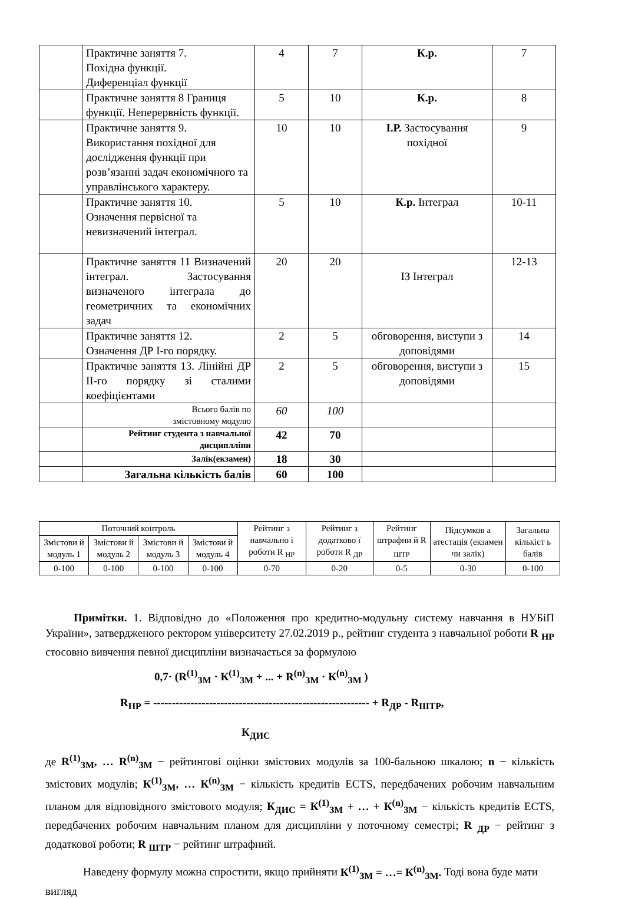| | Практичне заняття 7. Похідна функції. Диференціал функції | 4 | 7 | К.р. | 7 |
| | Практичне заняття 8 Границя функції. Неперервність функції. | 5 | 10 | К.р. | 8 |
| | Практичне заняття 9. Використання похідної для дослідження функції при розв’язанні задач економічного та управлінського характеру. | 10 | 10 | І.Р. Застосування похідної | 9 |
| | Практичне заняття 10. Означення первісної та невизначений інтеграл. | 5 | 10 | К.р. Інтеграл | 10-11 |
| | Практичне заняття 11 Визначений інтеграл. Застосування визначеного інтеграла до геометричних та економічних задач | 20 | 20 | ІЗ Інтеграл | 12-13 |
| | Практичне заняття 12. Означення ДР І-го порядку. | 2 | 5 | обговорення, виступи з доповідями | 14 |
| | Практичне заняття 13. Лінійні ДР ІІ-го порядку зі сталими коефіцієнтами | 2 | 5 | обговорення, виступи з доповідями | 15 |
| | Всього балів по змістовному модулю | 60 | 100 | | |
| | Рейтинг студента з навчальної дисциплліни | 42 | 70 | | |
| | Залік(екзамен) | 18 | 30 | | |
| | Загальна кількість балів | 60 | 100 | | |
| Поточний контроль | | | | Рейтинг з навчально ї роботи R <sub>НР</sub> | Рейтинг з додатково ї роботи R <sub>ДР</sub> | Рейтинг штрафни й R <sub>ШТР</sub> | Підсумков а атестація (екзамен чи залік) | Загальна кількіст ь балів |
| --- | --- | --- | --- | --- | --- | --- | --- | --- |
| Змістови й модуль 1 | Змістови й модуль 2 | Змістови й модуль 3 | Змістови й модуль 4 | | | | | |
| 0-100 | 0-100 | 0-100 | 0-100 | 0-70 | 0-20 | 0-5 | 0-30 | 0-100 |
Примітки. 1. Відповідно до «Положення про кредитно-модульну систему навчання в НУБіП України», затвердженого ректором університету 27.02.2019 р., рейтинг студента з навчальної роботи R <sub>НР</sub> стосовно вивчення певної дисципліни визначається за формулою
0,7· (R<sup>(1)</sup><sub>ЗМ</sub> · К<sup>(1)</sup><sub>ЗМ</sub> + ... + R<sup>(n)</sup><sub>ЗМ</sub> · К<sup>(n)</sup><sub>ЗМ</sub> )
R<sub>НР</sub> = ---------------------------------------------------------- + R<sub>ДР</sub> - R<sub>ШТР</sub>,
К<sub>ДИС</sub>
де R<sup>(1)</sup><sub>ЗМ</sub>, … R<sup>(n)</sup><sub>ЗМ</sub> − рейтингові оцінки змістових модулів за 100-бальною шкалою; n − кількість змістових модулів; К<sup>(1)</sup><sub>ЗМ</sub>, … К<sup>(n)</sup><sub>ЗМ</sub> − кількість кредитів ECTS, передбачених робочим навчальним планом для відповідного змістового модуля; К<sub>ДИС</sub> = К<sup>(1)</sup><sub>ЗМ</sub> + … + К<sup>(n)</sup><sub>ЗМ</sub> − кількість кредитів ECTS, передбачених робочим навчальним планом для дисципліни у поточному семестрі; R <sub>ДР</sub> − рейтинг з додаткової роботи; R <sub>ШТР</sub> − рейтинг штрафний.
Наведену формулу можна спростити, якщо прийняти К<sup>(1)</sup><sub>ЗМ</sub> = …= К<sup>(n)</sup><sub>ЗМ</sub>. Тоді вона буде мати вигляд